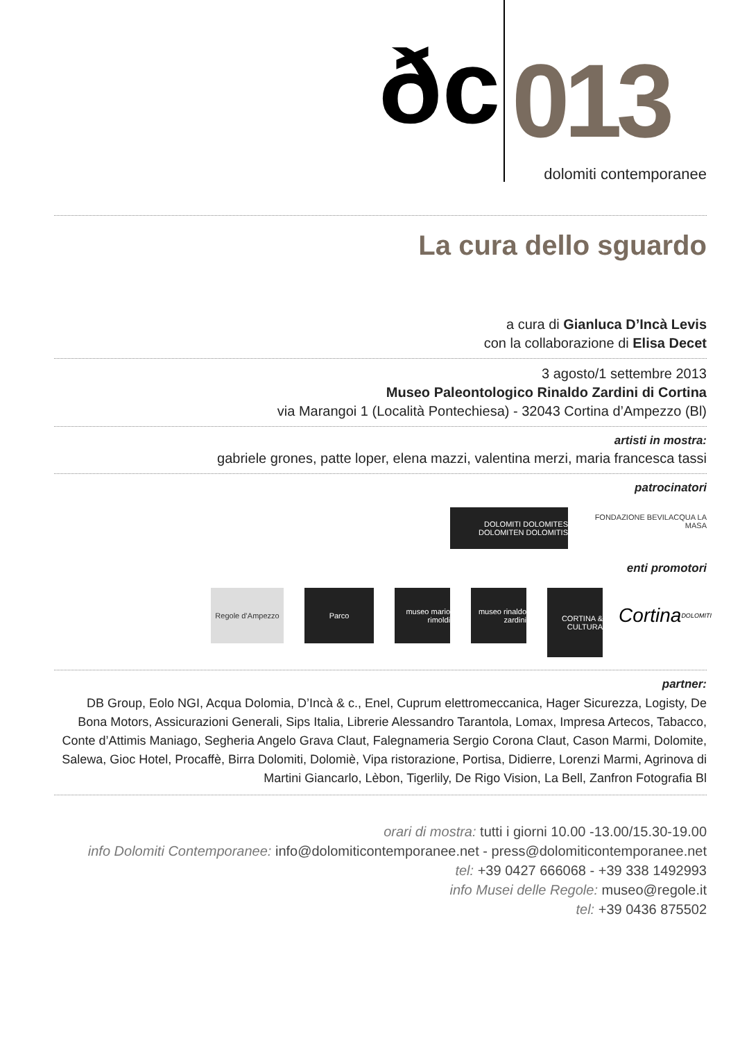ðc 013
dolomiti contemporanee
La cura dello sguardo
a cura di Gianluca D’Incà Levis
con la collaborazione di Elisa Decet
3 agosto/1 settembre 2013
Museo Paleontologico Rinaldo Zardini di Cortina
via Marangoi 1 (Località Pontechiesa) - 32043 Cortina d’Ampezzo (Bl)
artisti in mostra:
gabriele grones, patte loper, elena mazzi, valentina merzi, maria francesca tassi
patrocinatori
DOLOMITI DOLOMITES DOLOMITEN DOLOMITIS
FONDAZIONE BEVILACQUA LA MASA
enti promotori
Regole d’Ampezzo
Parco museo mario rimoldi
museo rinaldo zardini
CORTINA & CULTURA
Cortina DOLOMITI
partner:
DB Group, Eolo NGI, Acqua Dolomia, D’Incà & c., Enel, Cuprum elettromeccanica, Hager Sicurezza, Logisty, De Bona Motors, Assicurazioni Generali, Sips Italia, Librerie Alessandro Tarantola, Lomax, Impresa Artecos, Tabacco, Conte d’Attimis Maniago, Segheria Angelo Grava Claut, Falegnameria Sergio Corona Claut, Cason Marmi, Dolomite, Salewa, Gioc Hotel, Procaffè, Birra Dolomiti, Dolomiè, Vipa ristorazione, Portisa, Didierre, Lorenzi Marmi, Agrinova di Martini Giancarlo, Lèbon, Tigerlily, De Rigo Vision, La Bell, Zanfron Fotografia Bl
orari di mostra: tutti i giorni 10.00 -13.00/15.30-19.00
info Dolomiti Contemporanee: info@dolomiticontemporanee.net - press@dolomiticontemporanee.net
tel: +39 0427 666068 - +39 338 1492993
info Musei delle Regole: museo@regole.it
tel: +39 0436 875502